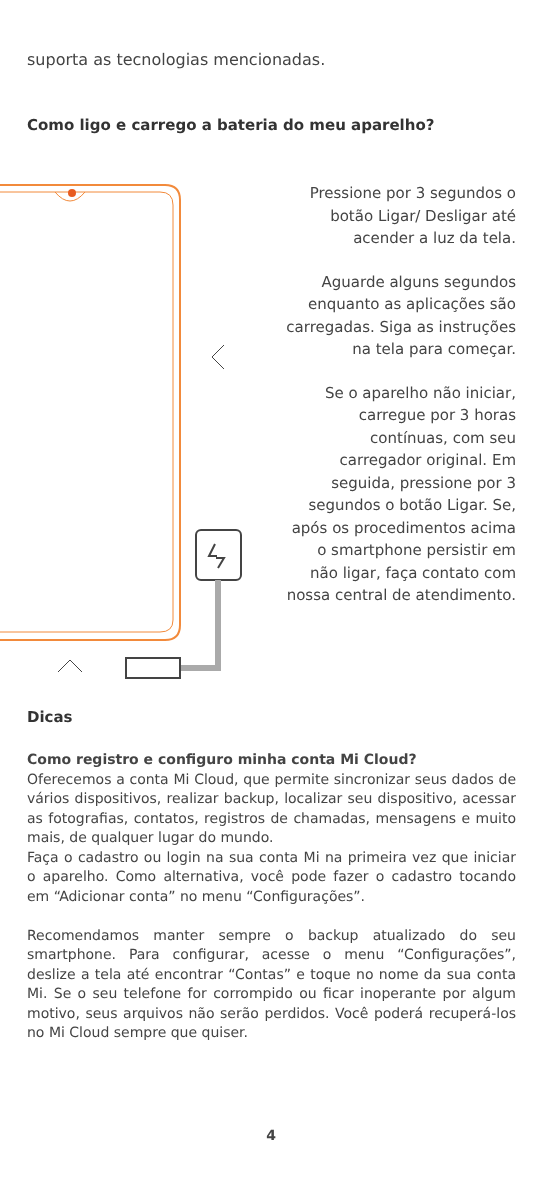suporta as tecnologias mencionadas.
Como ligo e carrego a bateria do meu aparelho?
Pressione por 3 segundos o botão Ligar/ Desligar até acender a luz da tela.
Aguarde alguns segundos enquanto as aplicações são carregadas. Siga as instruções na tela para começar.
Se o aparelho não iniciar, carregue por 3 horas contínuas, com seu carregador original. Em seguida, pressione por 3 segundos o botão Ligar. Se, após os procedimentos acima o smartphone persistir em não ligar, faça contato com nossa central de atendimento.
Dicas
Como registro e configuro minha conta Mi Cloud?
Oferecemos a conta Mi Cloud, que permite sincronizar seus dados de vários dispositivos, realizar backup, localizar seu dispositivo, acessar as fotografias, contatos, registros de chamadas, mensagens e muito mais, de qualquer lugar do mundo.
Faça o cadastro ou login na sua conta Mi na primeira vez que iniciar o aparelho. Como alternativa, você pode fazer o cadastro tocando em “Adicionar conta” no menu “Configurações”.
Recomendamos manter sempre o backup atualizado do seu smartphone. Para configurar, acesse o menu “Configurações”, deslize a tela até encontrar “Contas” e toque no nome da sua conta Mi. Se o seu telefone for corrompido ou ficar inoperante por algum motivo, seus arquivos não serão perdidos. Você poderá recuperá-los no Mi Cloud sempre que quiser.
4